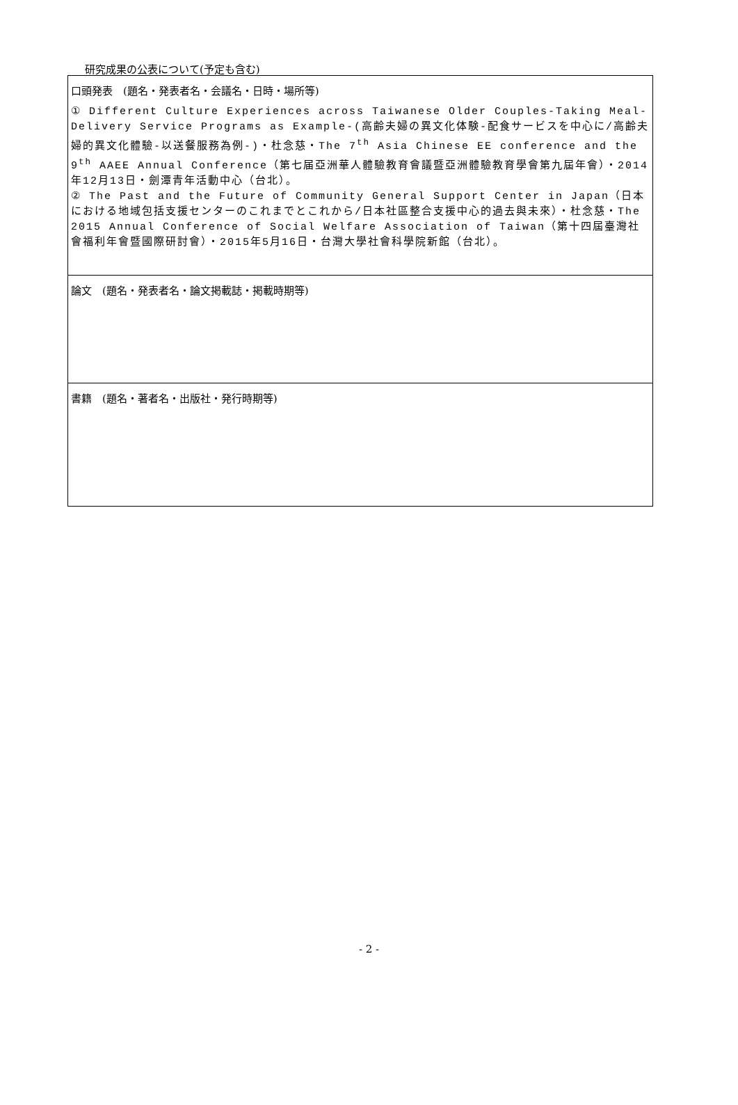研究成果の公表について(予定も含む)
| 口頭発表 (題名・発表者名・会議名・日時・場所等) ① Different Culture Experiences across Taiwanese Older Couples-Taking Meal-Delivery Service Programs as Example-(高齢夫婦の異文化体験-配食サービスを中心に/高齢夫婦的異文化體驗-以送餐服務為例-)・杜念慈・The 7<sup>th</sup> Asia Chinese EE conference and the 9<sup>th</sup> AAEE Annual Conference（第七届亞洲華人體驗教育會議暨亞洲體驗教育學會第九屆年會）・2014年12月13日・劍潭青年活動中心（台北）。 ② The Past and the Future of Community General Support Center in Japan（日本における地域包括支援センターのこれまでとこれから/日本社區整合支援中心的過去與未來）・杜念慈・The 2015 Annual Conference of Social Welfare Association of Taiwan（第十四屆臺灣社會福利年會暨國際研討會）・2015年5月16日・台灣大學社會科學院新館（台北）。 |
| 論文 (題名・発表者名・論文掲載誌・掲載時期等) |
| 書籍 (題名・著者名・出版社・発行時期等) |
- 2 -